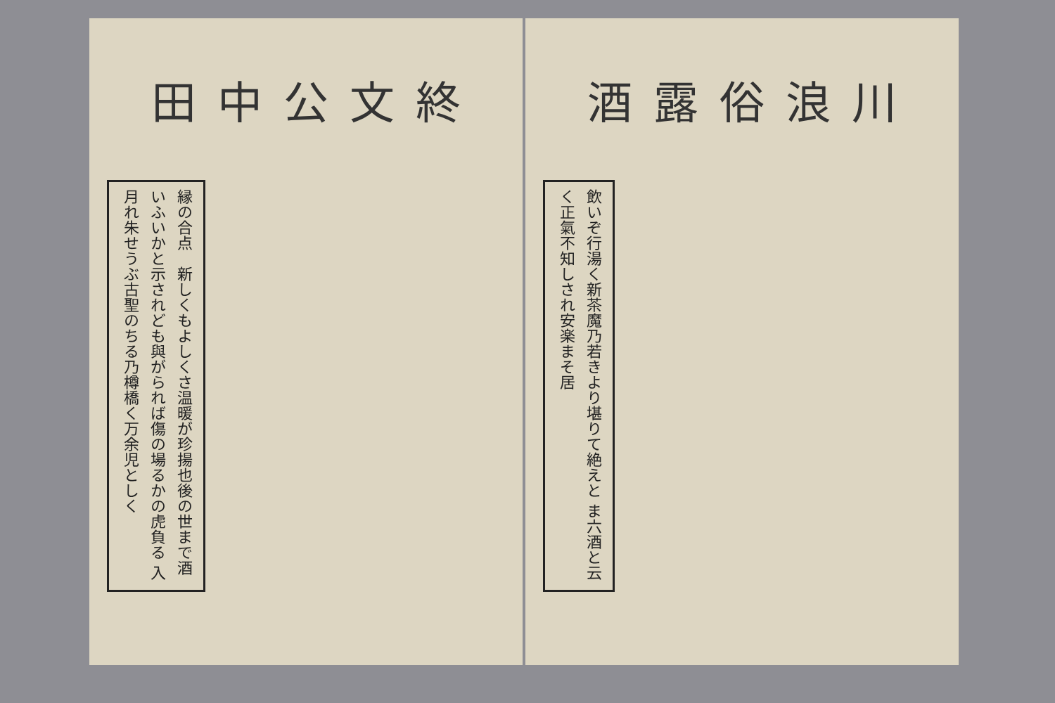田中公文終
縁の合点　新しくもよしくさ温暖が珍揚也後の世まで酒 いふいかと示されども與がられば傷の場るかの虎負る 入月れ朱せうぶ古聖のちる乃樽橋く万余児としく
酒露俗浪川
飲いぞ行湯く新茶魔乃若きより堪りて絶えと ま六酒と云く正氣不知しされ安楽まそ居